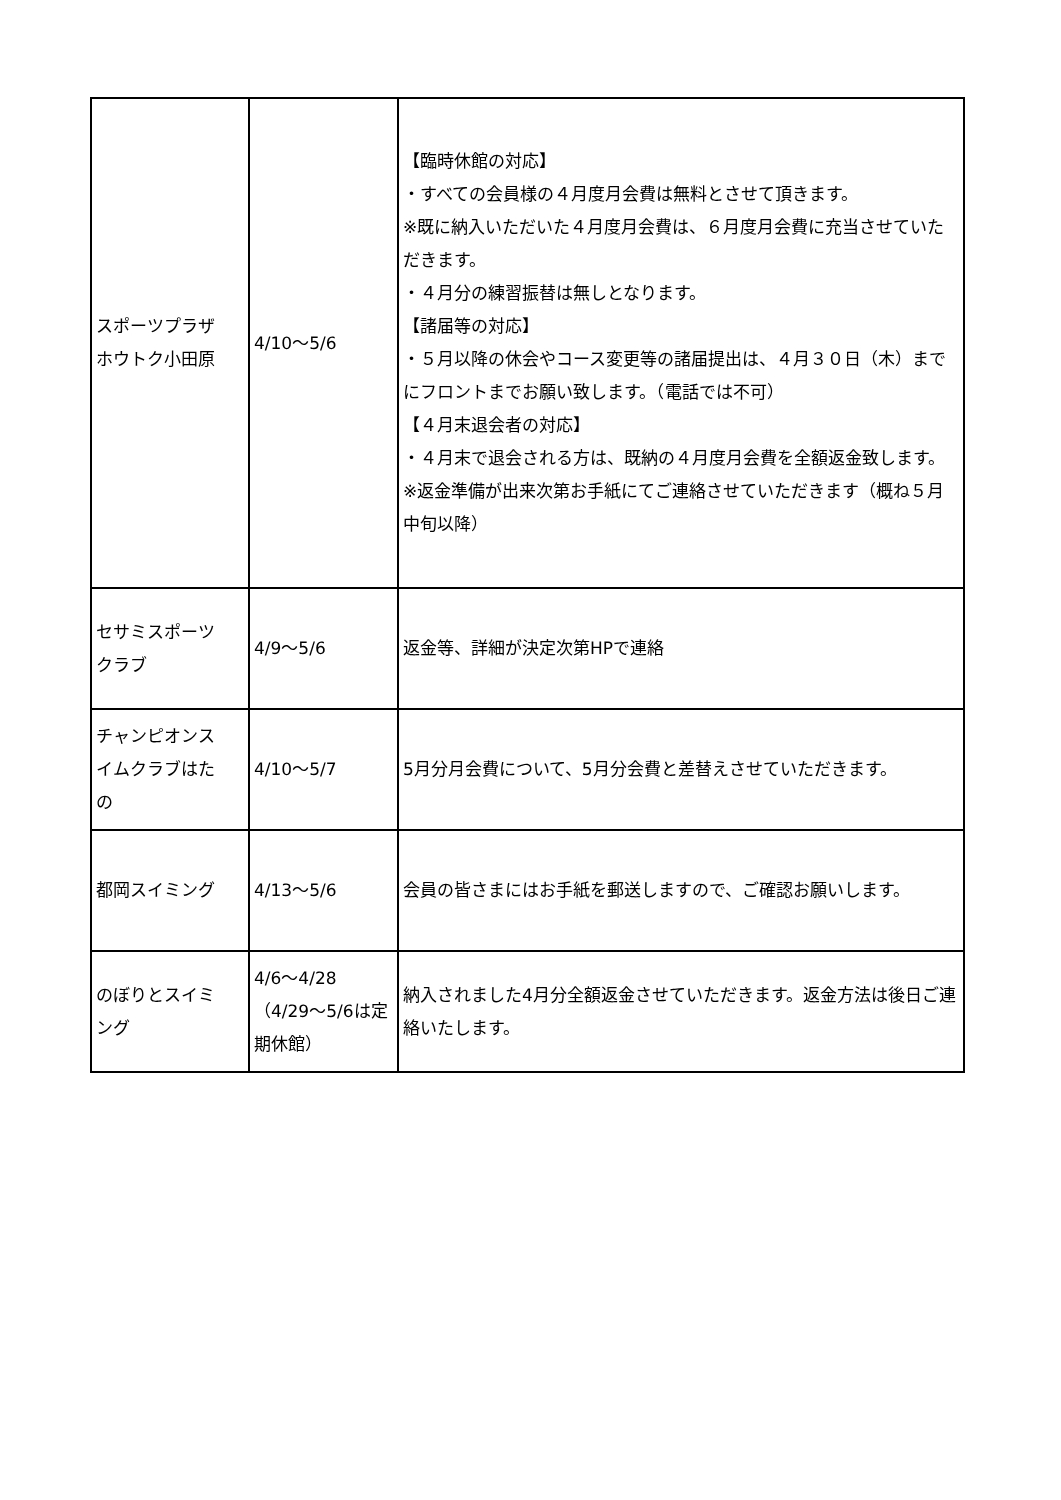| スポーツプラザ ホウトク小田原 | 4/10～5/6 | 【臨時休館の対応】 ・すべての会員様の４月度月会費は無料とさせて頂きます。 ※既に納入いただいた４月度月会費は、６月度月会費に充当させていただきます。 ・４月分の練習振替は無しとなります。 【諸届等の対応】 ・５月以降の休会やコース変更等の諸届提出は、４月３０日（木）までにフロントまでお願い致します。（電話では不可） 【４月末退会者の対応】 ・４月末で退会される方は、既納の４月度月会費を全額返金致します。 ※返金準備が出来次第お手紙にてご連絡させていただきます（概ね５月中旬以降） |
| セサミスポーツ クラブ | 4/9～5/6 | 返金等、詳細が決定次第HPで連絡 |
| チャンピオンス イムクラブはた の | 4/10～5/7 | 5月分月会費について、5月分会費と差替えさせていただきます。 |
| 都岡スイミング | 4/13～5/6 | 会員の皆さまにはお手紙を郵送しますので、ご確認お願いします。 |
| のぼりとスイミ ング | 4/6～4/28 （4/29～5/6は定期休館） | 納入されました4月分全額返金させていただきます。返金方法は後日ご連絡いたします。 |